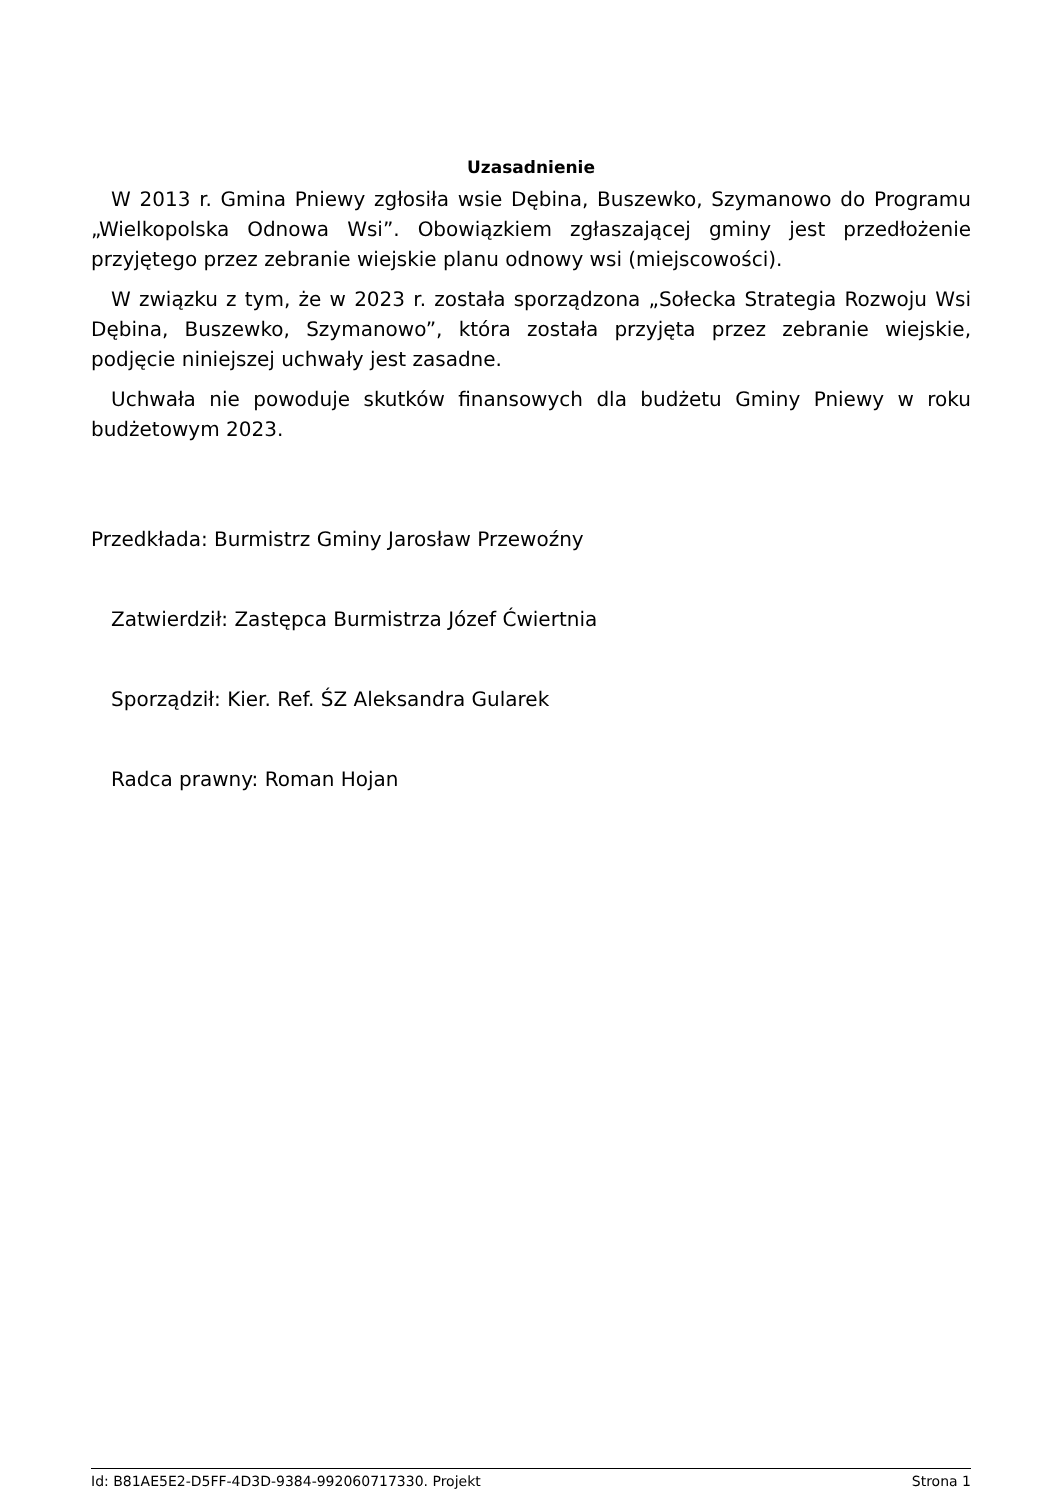Uzasadnienie
W 2013 r. Gmina Pniewy zgłosiła wsie Dębina, Buszewko, Szymanowo do Programu „Wielkopolska Odnowa Wsi”. Obowiązkiem zgłaszającej gminy jest przedłożenie przyjętego przez zebranie wiejskie planu odnowy wsi (miejscowości).
W związku z tym, że w 2023 r. została sporządzona „Sołecka Strategia Rozwoju Wsi Dębina, Buszewko, Szymanowo”, która została przyjęta przez zebranie wiejskie, podjęcie niniejszej uchwały jest zasadne.
Uchwała nie powoduje skutków finansowych dla budżetu Gminy Pniewy w roku budżetowym 2023.
Przedkłada: Burmistrz Gminy Jarosław Przewoźny
Zatwierdził: Zastępca Burmistrza Józef Ćwiertnia
Sporządził: Kier. Ref. ŚZ Aleksandra Gularek
Radca prawny: Roman Hojan
Id: B81AE5E2-D5FF-4D3D-9384-992060717330. Projekt Strona 1